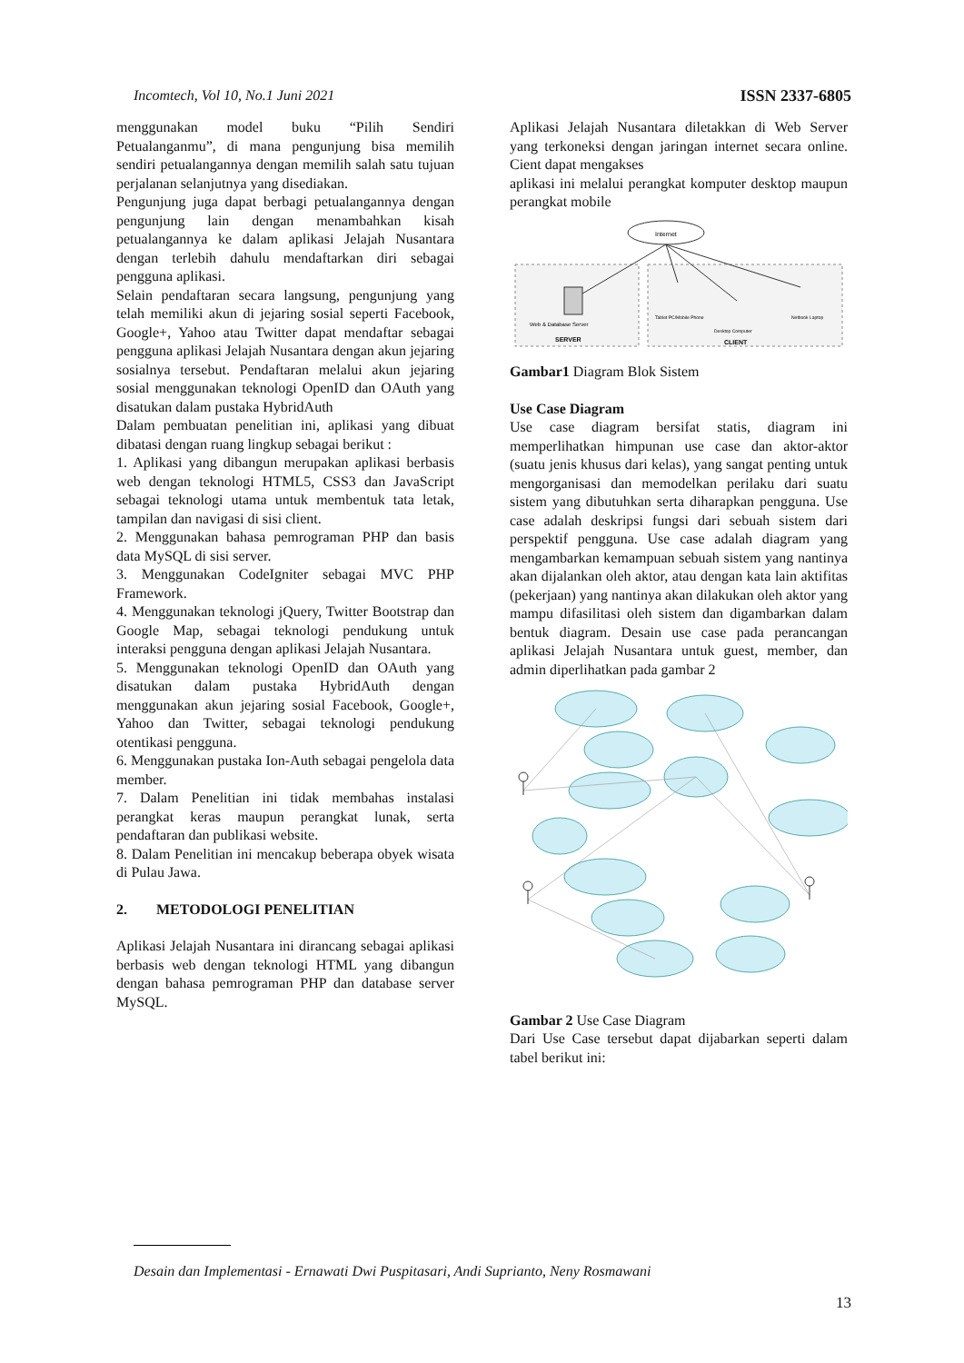Incomtech, Vol 10, No.1 Juni 2021 ISSN 2337-6805
menggunakan model buku “Pilih Sendiri Petualanganmu”, di mana pengunjung bisa memilih sendiri petualangannya dengan memilih salah satu tujuan perjalanan selanjutnya yang disediakan.
Pengunjung juga dapat berbagi petualangannya dengan pengunjung lain dengan menambahkan kisah petualangannya ke dalam aplikasi Jelajah Nusantara dengan terlebih dahulu mendaftarkan diri sebagai pengguna aplikasi.
Selain pendaftaran secara langsung, pengunjung yang telah memiliki akun di jejaring sosial seperti Facebook, Google+, Yahoo atau Twitter dapat mendaftar sebagai pengguna aplikasi Jelajah Nusantara dengan akun jejaring sosialnya tersebut. Pendaftaran melalui akun jejaring sosial menggunakan teknologi OpenID dan OAuth yang disatukan dalam pustaka HybridAuth
Dalam pembuatan penelitian ini, aplikasi yang dibuat dibatasi dengan ruang lingkup sebagai berikut :
1. Aplikasi yang dibangun merupakan aplikasi berbasis web dengan teknologi HTML5, CSS3 dan JavaScript sebagai teknologi utama untuk membentuk tata letak, tampilan dan navigasi di sisi client.
2. Menggunakan bahasa pemrograman PHP dan basis data MySQL di sisi server.
3. Menggunakan CodeIgniter sebagai MVC PHP Framework.
4. Menggunakan teknologi jQuery, Twitter Bootstrap dan Google Map, sebagai teknologi pendukung untuk interaksi pengguna dengan aplikasi Jelajah Nusantara.
5. Menggunakan teknologi OpenID dan OAuth yang disatukan dalam pustaka HybridAuth dengan menggunakan akun jejaring sosial Facebook, Google+, Yahoo dan Twitter, sebagai teknologi pendukung otentikasi pengguna.
6. Menggunakan pustaka Ion-Auth sebagai pengelola data member.
7. Dalam Penelitian ini tidak membahas instalasi perangkat keras maupun perangkat lunak, serta pendaftaran dan publikasi website.
8. Dalam Penelitian ini mencakup beberapa obyek wisata di Pulau Jawa.
2. METODOLOGI PENELITIAN
Aplikasi Jelajah Nusantara ini dirancang sebagai aplikasi berbasis web dengan teknologi HTML yang dibangun dengan bahasa pemrograman PHP dan database server MySQL.
Aplikasi Jelajah Nusantara diletakkan di Web Server yang terkoneksi dengan jaringan internet secara online. Cient dapat mengakses
aplikasi ini melalui perangkat komputer desktop maupun perangkat mobile
Internet
Web & Database Server
SERVER
Tablet PC/Mobile Phone
Desktop Computer
Netbook Laptop
CLIENT
Gambar1 Diagram Blok Sistem
Use Case Diagram
Use case diagram bersifat statis, diagram ini memperlihatkan himpunan use case dan aktor-aktor (suatu jenis khusus dari kelas), yang sangat penting untuk mengorganisasi dan memodelkan perilaku dari suatu sistem yang dibutuhkan serta diharapkan pengguna. Use case adalah deskripsi fungsi dari sebuah sistem dari perspektif pengguna. Use case adalah diagram yang mengambarkan kemampuan sebuah sistem yang nantinya akan dijalankan oleh aktor, atau dengan kata lain aktifitas (pekerjaan) yang nantinya akan dilakukan oleh aktor yang mampu difasilitasi oleh sistem dan digambarkan dalam bentuk diagram. Desain use case pada perancangan aplikasi Jelajah Nusantara untuk guest, member, dan admin diperlihatkan pada gambar 2
Gambar 2 Use Case Diagram
Dari Use Case tersebut dapat dijabarkan seperti dalam tabel berikut ini:
Desain dan Implementasi - Ernawati Dwi Puspitasari, Andi Suprianto, Neny Rosmawani
13